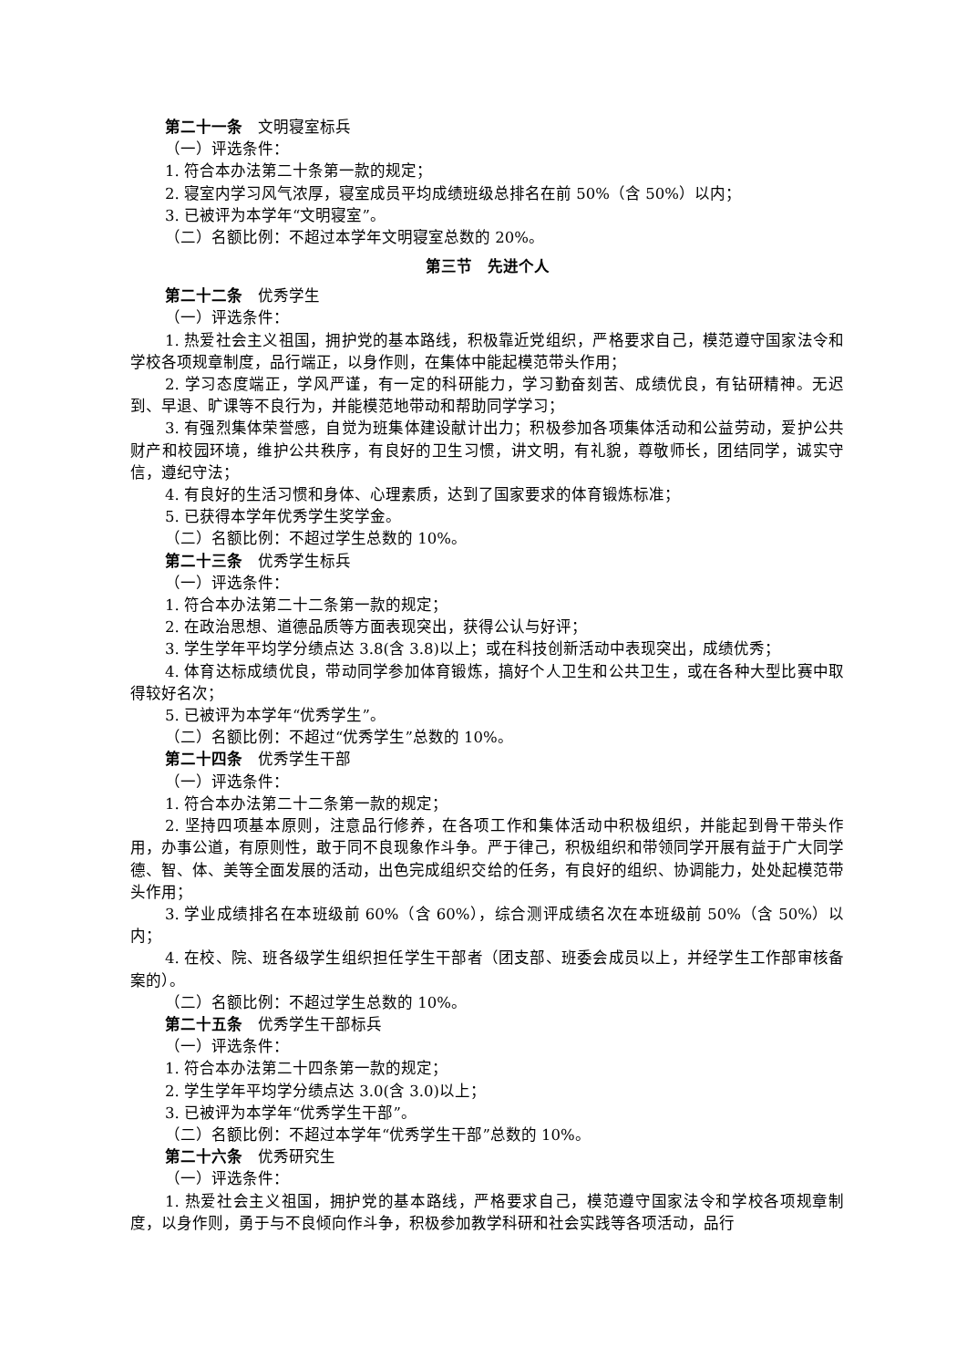第二十一条　文明寝室标兵
（一）评选条件：
1. 符合本办法第二十条第一款的规定；
2. 寝室内学习风气浓厚，寝室成员平均成绩班级总排名在前 50%（含 50%）以内；
3. 已被评为本学年“文明寝室”。
（二）名额比例：不超过本学年文明寝室总数的 20%。
第三节　先进个人
第二十二条　优秀学生
（一）评选条件：
1. 热爱社会主义祖国，拥护党的基本路线，积极靠近党组织，严格要求自己，模范遵守国家法令和学校各项规章制度，品行端正，以身作则，在集体中能起模范带头作用；
2. 学习态度端正，学风严谨，有一定的科研能力，学习勤奋刻苦、成绩优良，有钻研精神。无迟到、早退、旷课等不良行为，并能模范地带动和帮助同学学习；
3. 有强烈集体荣誉感，自觉为班集体建设献计出力；积极参加各项集体活动和公益劳动，爱护公共财产和校园环境，维护公共秩序，有良好的卫生习惯，讲文明，有礼貌，尊敬师长，团结同学，诚实守信，遵纪守法；
4. 有良好的生活习惯和身体、心理素质，达到了国家要求的体育锻炼标准；
5. 已获得本学年优秀学生奖学金。
（二）名额比例：不超过学生总数的 10%。
第二十三条　优秀学生标兵
（一）评选条件：
1. 符合本办法第二十二条第一款的规定；
2. 在政治思想、道德品质等方面表现突出，获得公认与好评；
3. 学生学年平均学分绩点达 3.8(含 3.8)以上；或在科技创新活动中表现突出，成绩优秀；
4. 体育达标成绩优良，带动同学参加体育锻炼，搞好个人卫生和公共卫生，或在各种大型比赛中取得较好名次；
5. 已被评为本学年“优秀学生”。
（二）名额比例：不超过“优秀学生”总数的 10%。
第二十四条　优秀学生干部
（一）评选条件：
1. 符合本办法第二十二条第一款的规定；
2. 坚持四项基本原则，注意品行修养，在各项工作和集体活动中积极组织，并能起到骨干带头作用，办事公道，有原则性，敢于同不良现象作斗争。严于律己，积极组织和带领同学开展有益于广大同学德、智、体、美等全面发展的活动，出色完成组织交给的任务，有良好的组织、协调能力，处处起模范带头作用；
3. 学业成绩排名在本班级前 60%（含 60%），综合测评成绩名次在本班级前 50%（含 50%）以内；
4. 在校、院、班各级学生组织担任学生干部者（团支部、班委会成员以上，并经学生工作部审核备案的）。
（二）名额比例：不超过学生总数的 10%。
第二十五条　优秀学生干部标兵
（一）评选条件：
1. 符合本办法第二十四条第一款的规定；
2. 学生学年平均学分绩点达 3.0(含 3.0)以上；
3. 已被评为本学年“优秀学生干部”。
（二）名额比例：不超过本学年“优秀学生干部”总数的 10%。
第二十六条　优秀研究生
（一）评选条件：
1. 热爱社会主义祖国，拥护党的基本路线，严格要求自己，模范遵守国家法令和学校各项规章制度，以身作则，勇于与不良倾向作斗争，积极参加教学科研和社会实践等各项活动，品行